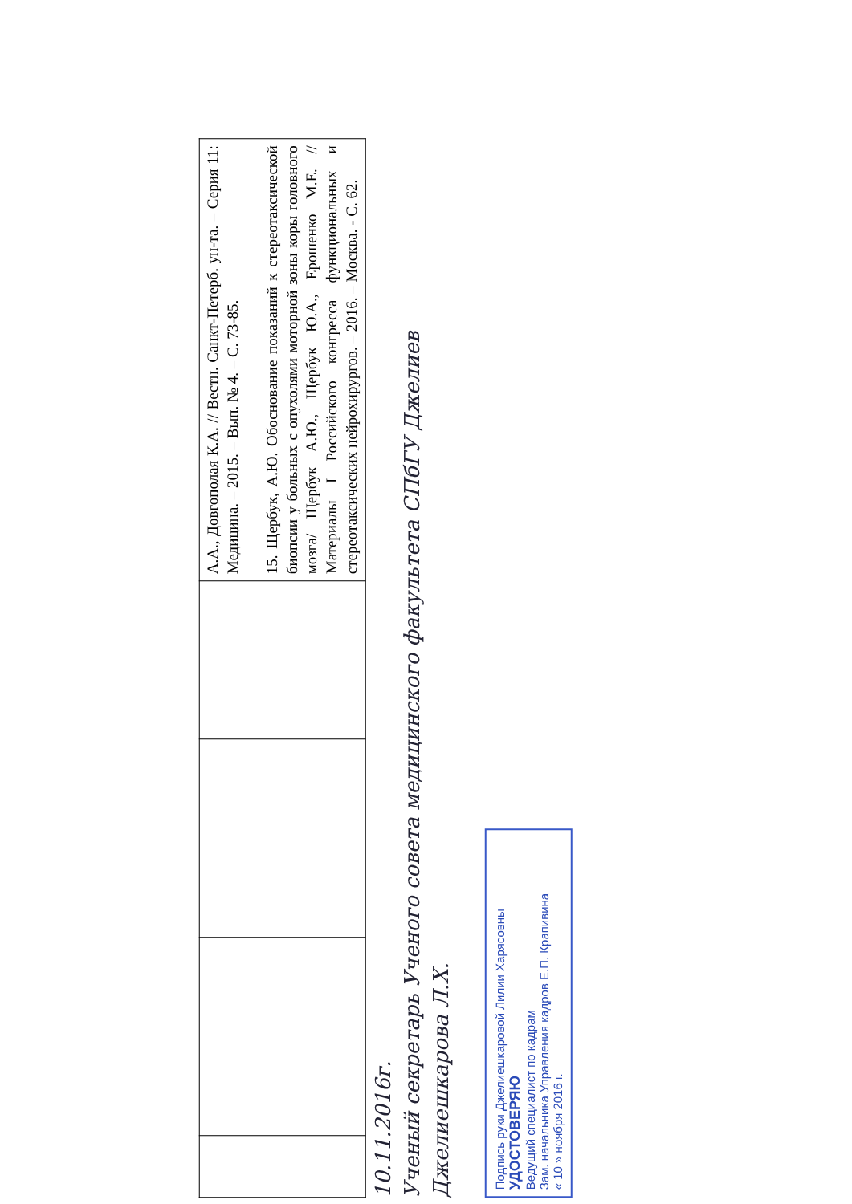| | | | | А.А., Довгополая К.А. // Вестн. Санкт-Петерб. ун-та. – Серия 11: Медицина. – 2015. – Вып. № 4. – С. 73-85. 15. Щербук, А.Ю. Обоснование показаний к стереотаксической биопсии у больных с опухолями моторной зоны коры головного мозга/ Щербук А.Ю., Щербук Ю.А., Ерошенко М.Е. // Материалы I Российского конгресса функциональных и стереотаксических нейрохирургов. – 2016. – Москва. - С. 62. |
10.11.2016г.
Ученый секретарь Ученого совета медицинского факультета СПбГУ Джелиев
Джелиешкарова Л.Х.
Подпись руки Джелиешкаровой Лилии Харясовны
УДОСТОВЕРЯЮ
Ведущий специалист по кадрам
Зам. начальника Управления кадров Е.П. Крапивина
« 10 » ноября 2016 г.